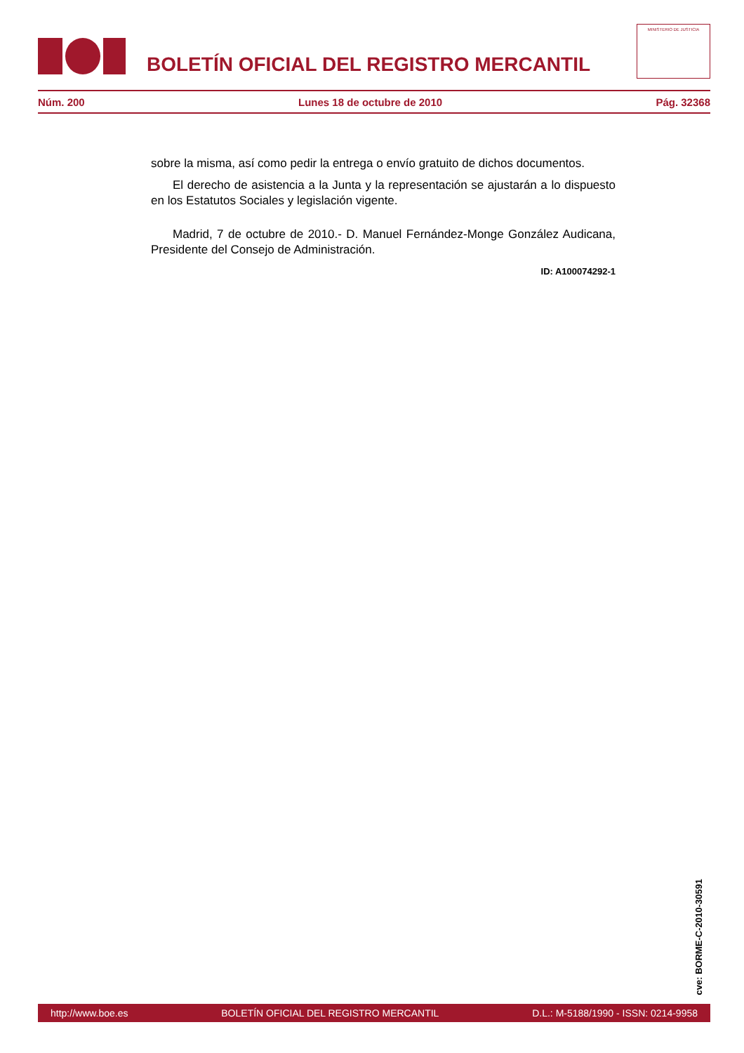BOLETÍN OFICIAL DEL REGISTRO MERCANTIL
MINISTERIO DE JUSTICIA
Núm. 200 Lunes 18 de octubre de 2010 Pág. 32368
sobre la misma, así como pedir la entrega o envío gratuito de dichos documentos.
El derecho de asistencia a la Junta y la representación se ajustarán a lo dispuesto en los Estatutos Sociales y legislación vigente.
Madrid, 7 de octubre de 2010.- D. Manuel Fernández-Monge González Audicana, Presidente del Consejo de Administración.
ID: A100074292-1
cve: BORME-C-2010-30591
http://www.boe.es BOLETÍN OFICIAL DEL REGISTRO MERCANTIL D.L.: M-5188/1990 - ISSN: 0214-9958